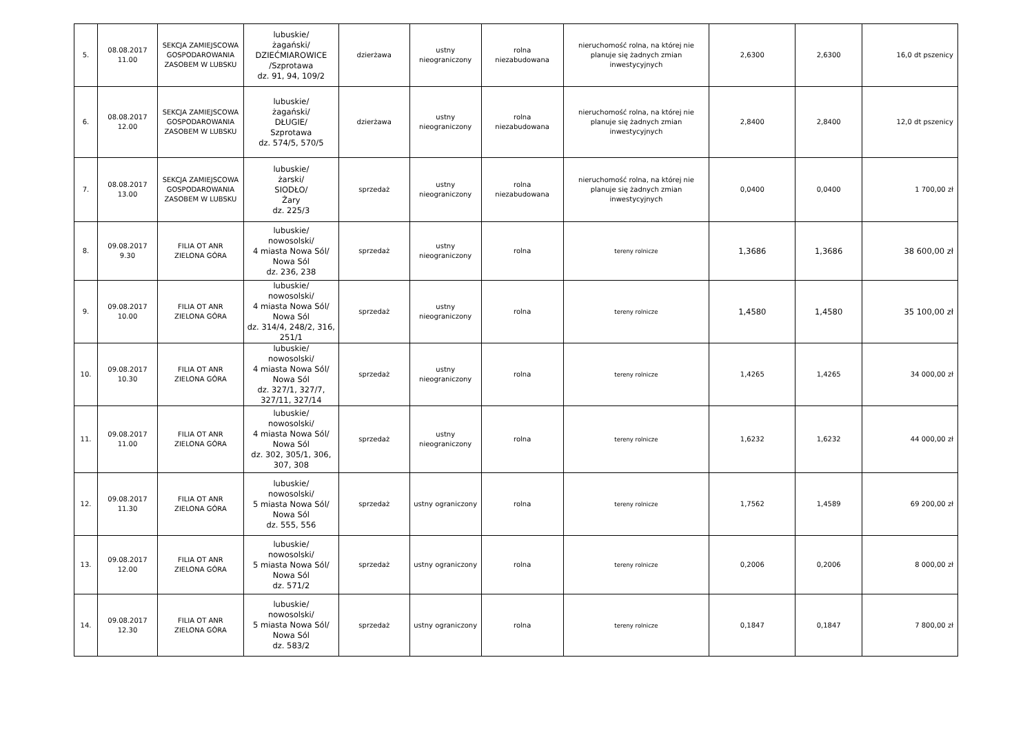| 5. | 08.08.2017 11.00 | SEKCJA ZAMIEJSCOWA GOSPODAROWANIA ZASOBEM W LUBSKU | lubuskie/ żagański/ DZIEĆMIAROWICE /Szprotawa dz. 91, 94, 109/2 | dzierżawa | ustny nieograniczony | rolna niezabudowana | nieruchomość rolna, na której nie planuje się żadnych zmian inwestycyjnych | 2,6300 | 2,6300 | 16,0 dt pszenicy |
| 6. | 08.08.2017 12.00 | SEKCJA ZAMIEJSCOWA GOSPODAROWANIA ZASOBEM W LUBSKU | lubuskie/ żagański/ DŁUGIE/ Szprotawa dz. 574/5, 570/5 | dzierżawa | ustny nieograniczony | rolna niezabudowana | nieruchomość rolna, na której nie planuje się żadnych zmian inwestycyjnych | 2,8400 | 2,8400 | 12,0 dt pszenicy |
| 7. | 08.08.2017 13.00 | SEKCJA ZAMIEJSCOWA GOSPODAROWANIA ZASOBEM W LUBSKU | lubuskie/ żarski/ SIODŁO/ Żary dz. 225/3 | sprzedaż | ustny nieograniczony | rolna niezabudowana | nieruchomość rolna, na której nie planuje się żadnych zmian inwestycyjnych | 0,0400 | 0,0400 | 1 700,00 zł |
| 8. | 09.08.2017 9.30 | FILIA OT ANR ZIELONA GÓRA | lubuskie/ nowosolski/ 4 miasta Nowa Sól/ Nowa Sól dz. 236, 238 | sprzedaż | ustny nieograniczony | rolna | tereny rolnicze | 1,3686 | 1,3686 | 38 600,00 zł |
| 9. | 09.08.2017 10.00 | FILIA OT ANR ZIELONA GÓRA | lubuskie/ nowosolski/ 4 miasta Nowa Sól/ Nowa Sól dz. 314/4, 248/2, 316, 251/1 | sprzedaż | ustny nieograniczony | rolna | tereny rolnicze | 1,4580 | 1,4580 | 35 100,00 zł |
| 10. | 09.08.2017 10.30 | FILIA OT ANR ZIELONA GÓRA | lubuskie/ nowosolski/ 4 miasta Nowa Sól/ Nowa Sól dz. 327/1, 327/7, 327/11, 327/14 | sprzedaż | ustny nieograniczony | rolna | tereny rolnicze | 1,4265 | 1,4265 | 34 000,00 zł |
| 11. | 09.08.2017 11.00 | FILIA OT ANR ZIELONA GÓRA | lubuskie/ nowosolski/ 4 miasta Nowa Sól/ Nowa Sól dz. 302, 305/1, 306, 307, 308 | sprzedaż | ustny nieograniczony | rolna | tereny rolnicze | 1,6232 | 1,6232 | 44 000,00 zł |
| 12. | 09.08.2017 11.30 | FILIA OT ANR ZIELONA GÓRA | lubuskie/ nowosolski/ 5 miasta Nowa Sól/ Nowa Sól dz. 555, 556 | sprzedaż | ustny ograniczony | rolna | tereny rolnicze | 1,7562 | 1,4589 | 69 200,00 zł |
| 13. | 09.08.2017 12.00 | FILIA OT ANR ZIELONA GÓRA | lubuskie/ nowosolski/ 5 miasta Nowa Sól/ Nowa Sól dz. 571/2 | sprzedaż | ustny ograniczony | rolna | tereny rolnicze | 0,2006 | 0,2006 | 8 000,00 zł |
| 14. | 09.08.2017 12.30 | FILIA OT ANR ZIELONA GÓRA | lubuskie/ nowosolski/ 5 miasta Nowa Sól/ Nowa Sól dz. 583/2 | sprzedaż | ustny ograniczony | rolna | tereny rolnicze | 0,1847 | 0,1847 | 7 800,00 zł |